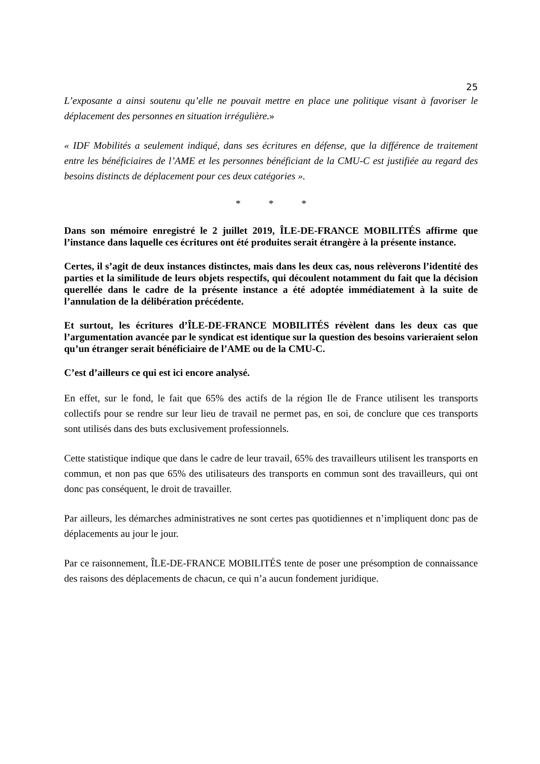25
L’exposante a ainsi soutenu qu’elle ne pouvait mettre en place une politique visant à favoriser le déplacement des personnes en situation irrégulière.»
« IDF Mobilités a seulement indiqué, dans ses écritures en défense, que la différence de traitement entre les bénéficiaires de l’AME et les personnes bénéficiant de la CMU-C est justifiée au regard des besoins distincts de déplacement pour ces deux catégories ».
* * *
Dans son mémoire enregistré le 2 juillet 2019, ÎLE-DE-FRANCE MOBILITÉS affirme que l’instance dans laquelle ces écritures ont été produites serait étrangère à la présente instance.
Certes, il s’agit de deux instances distinctes, mais dans les deux cas, nous relèverons l’identité des parties et la similitude de leurs objets respectifs, qui découlent notamment du fait que la décision querellée dans le cadre de la présente instance a été adoptée immédiatement à la suite de l’annulation de la délibération précédente.
Et surtout, les écritures d’ÎLE-DE-FRANCE MOBILITÉS révèlent dans les deux cas que l’argumentation avancée par le syndicat est identique sur la question des besoins varieraient selon qu’un étranger serait bénéficiaire de l’AME ou de la CMU-C.
C’est d’ailleurs ce qui est ici encore analysé.
En effet, sur le fond, le fait que 65% des actifs de la région Ile de France utilisent les transports collectifs pour se rendre sur leur lieu de travail ne permet pas, en soi, de conclure que ces transports sont utilisés dans des buts exclusivement professionnels.
Cette statistique indique que dans le cadre de leur travail, 65% des travailleurs utilisent les transports en commun, et non pas que 65% des utilisateurs des transports en commun sont des travailleurs, qui ont donc pas conséquent, le droit de travailler.
Par ailleurs, les démarches administratives ne sont certes pas quotidiennes et n’impliquent donc pas de déplacements au jour le jour.
Par ce raisonnement, ÎLE-DE-FRANCE MOBILITÉS tente de poser une présomption de connaissance des raisons des déplacements de chacun, ce qui n’a aucun fondement juridique.